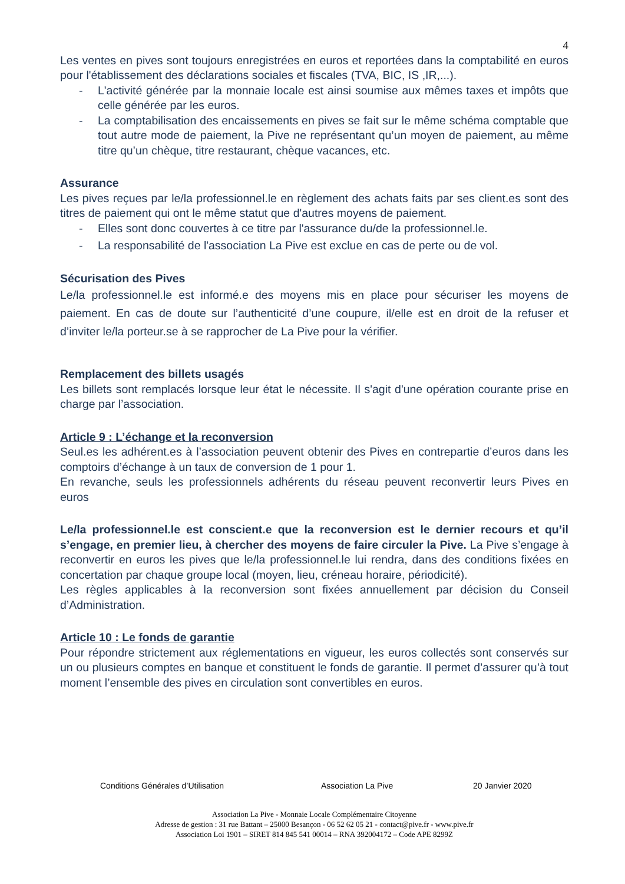4
Les ventes en pives sont toujours enregistrées en euros et reportées dans la comptabilité en euros pour l'établissement des déclarations sociales et fiscales (TVA, BIC, IS ,IR,...).
- L'activité générée par la monnaie locale est ainsi soumise aux mêmes taxes et impôts que celle générée par les euros.
- La comptabilisation des encaissements en pives se fait sur le même schéma comptable que tout autre mode de paiement, la Pive ne représentant qu’un moyen de paiement, au même titre qu’un chèque, titre restaurant, chèque vacances, etc.
Assurance
Les pives reçues par le/la professionnel.le en règlement des achats faits par ses client.es sont des titres de paiement qui ont le même statut que d'autres moyens de paiement.
- Elles sont donc couvertes à ce titre par l'assurance du/de la professionnel.le.
- La responsabilité de l'association La Pive est exclue en cas de perte ou de vol.
Sécurisation des Pives
Le/la professionnel.le est informé.e des moyens mis en place pour sécuriser les moyens de paiement. En cas de doute sur l’authenticité d’une coupure, il/elle est en droit de la refuser et d’inviter le/la porteur.se à se rapprocher de La Pive pour la vérifier.
Remplacement des billets usagés
Les billets sont remplacés lorsque leur état le nécessite. Il s'agit d'une opération courante prise en charge par l’association.
Article 9 : L’échange et la reconversion
Seul.es les adhérent.es à l’association peuvent obtenir des Pives en contrepartie d’euros dans les comptoirs d’échange à un taux de conversion de 1 pour 1.
En revanche, seuls les professionnels adhérents du réseau peuvent reconvertir leurs Pives en euros
Le/la professionnel.le est conscient.e que la reconversion est le dernier recours et qu’il s’engage, en premier lieu, à chercher des moyens de faire circuler la Pive. La Pive s’engage à reconvertir en euros les pives que le/la professionnel.le lui rendra, dans des conditions fixées en concertation par chaque groupe local (moyen, lieu, créneau horaire, périodicité).
Les règles applicables à la reconversion sont fixées annuellement par décision du Conseil d’Administration.
Article 10 : Le fonds de garantie
Pour répondre strictement aux réglementations en vigueur, les euros collectés sont conservés sur un ou plusieurs comptes en banque et constituent le fonds de garantie. Il permet d’assurer qu’à tout moment l’ensemble des pives en circulation sont convertibles en euros.
Conditions Générales d’Utilisation Association La Pive 20 Janvier 2020
Association La Pive - Monnaie Locale Complémentaire Citoyenne
Adresse de gestion : 31 rue Battant – 25000 Besançon - 06 52 62 05 21 - contact@pive.fr - www.pive.fr
Association Loi 1901 – SIRET 814 845 541 00014 – RNA 392004172 – Code APE 8299Z